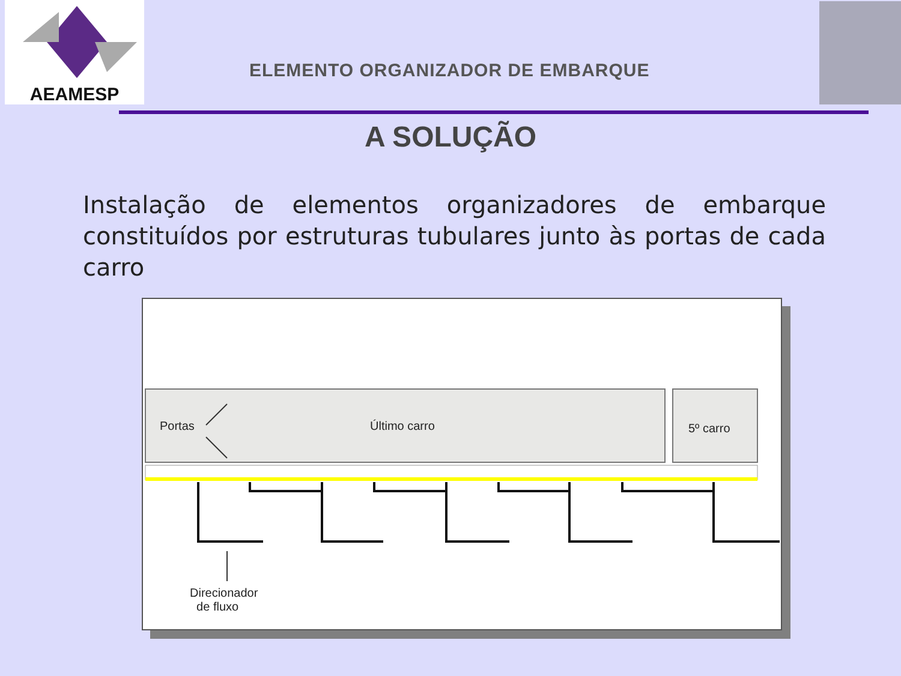AEAMESP
ELEMENTO ORGANIZADOR DE EMBARQUE
A SOLUÇÃO
Instalação de elementos organizadores de embarque constituídos por estruturas tubulares junto às portas de cada carro
Portas Último carro 5º carro
Direcionador
de fluxo